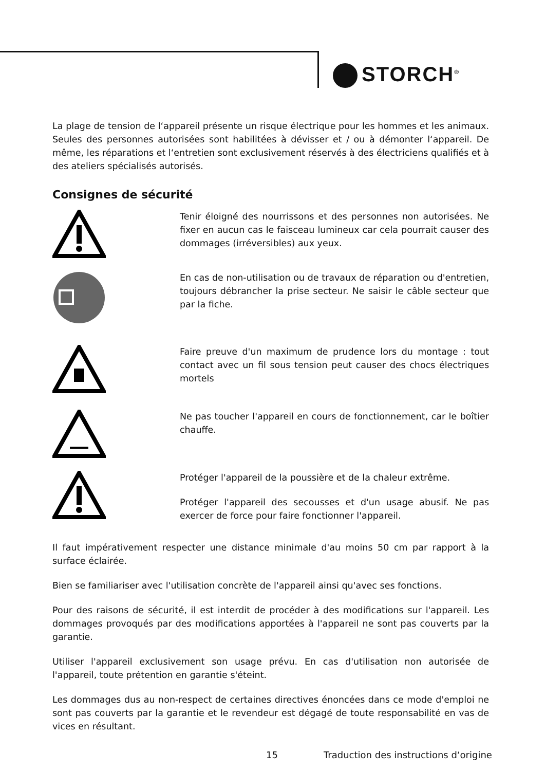STORCH<sup>®</sup>
La plage de tension de l‘appareil présente un risque électrique pour les hommes et les animaux. Seules des personnes autorisées sont habilitées à dévisser et / ou à démonter l‘appareil. De même, les réparations et l‘entretien sont exclusivement réservés à des électriciens qualifiés et à des ateliers spécialisés autorisés.
Consignes de sécurité
Tenir éloigné des nourrissons et des personnes non autorisées. Ne fixer en aucun cas le faisceau lumineux car cela pourrait causer des dommages (irréversibles) aux yeux.
En cas de non-utilisation ou de travaux de réparation ou d'entretien, toujours débrancher la prise secteur. Ne saisir le câble secteur que par la fiche.
Faire preuve d'un maximum de prudence lors du montage : tout contact avec un fil sous tension peut causer des chocs électriques mortels
Ne pas toucher l'appareil en cours de fonctionnement, car le boîtier chauffe.
Protéger l'appareil de la poussière et de la chaleur extrême.
Protéger l'appareil des secousses et d'un usage abusif. Ne pas exercer de force pour faire fonctionner l'appareil.
Il faut impérativement respecter une distance minimale d'au moins 50 cm par rapport à la surface éclairée.
Bien se familiariser avec l'utilisation concrète de l'appareil ainsi qu'avec ses fonctions.
Pour des raisons de sécurité, il est interdit de procéder à des modifications sur l'appareil. Les dommages provoqués par des modifications apportées à l'appareil ne sont pas couverts par la garantie.
Utiliser l'appareil exclusivement son usage prévu. En cas d'utilisation non autorisée de l'appareil, toute prétention en garantie s'éteint.
Les dommages dus au non-respect de certaines directives énoncées dans ce mode d'emploi ne sont pas couverts par la garantie et le revendeur est dégagé de toute responsabilité en vas de vices en résultant.
15
Traduction des instructions d‘origine